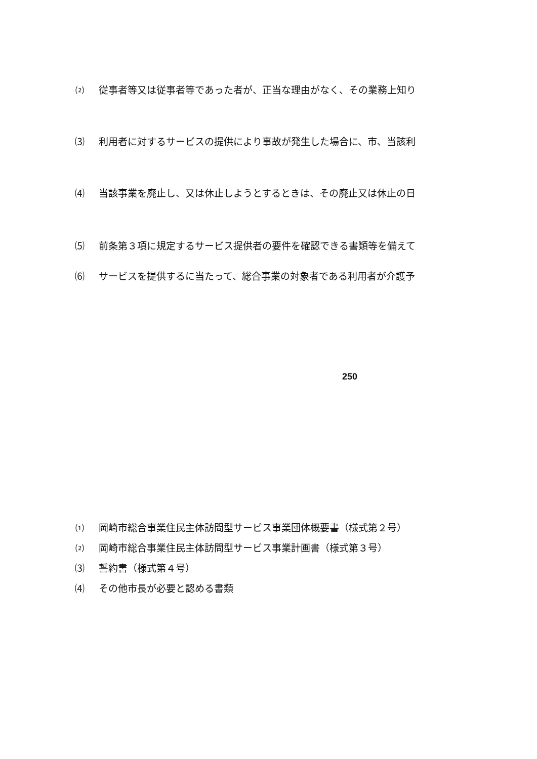⑵ 従事者等又は従事者等であった者が、正当な理由がなく、その業務上知り
⑶ 利用者に対するサービスの提供により事故が発生した場合に、市、当該利
⑷ 当該事業を廃止し、又は休止しようとするときは、その廃止又は休止の日
⑸ 前条第３項に規定するサービス提供者の要件を確認できる書類等を備えて
⑹ サービスを提供するに当たって、総合事業の対象者である利用者が介護予
250
⑴ 岡崎市総合事業住民主体訪問型サービス事業団体概要書（様式第２号）
⑵ 岡崎市総合事業住民主体訪問型サービス事業計画書（様式第３号）
⑶ 誓約書（様式第４号）
⑷ その他市長が必要と認める書類